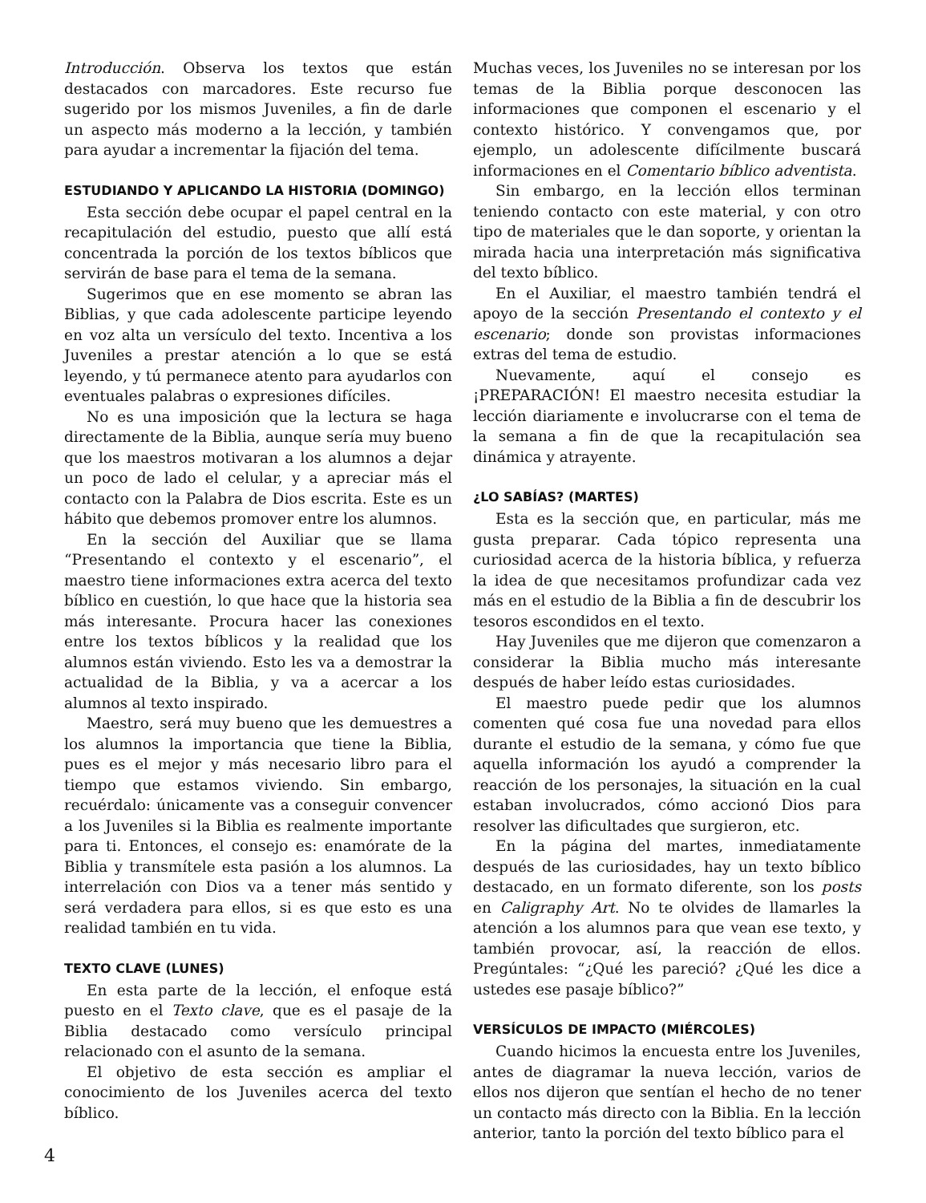Introducción. Observa los textos que están destacados con marcadores. Este recurso fue sugerido por los mismos Juveniles, a fin de darle un aspecto más moderno a la lección, y también para ayudar a incrementar la fijación del tema.
ESTUDIANDO Y APLICANDO LA HISTORIA (DOMINGO)
Esta sección debe ocupar el papel central en la recapitulación del estudio, puesto que allí está concentrada la porción de los textos bíblicos que servirán de base para el tema de la semana.
Sugerimos que en ese momento se abran las Biblias, y que cada adolescente participe leyendo en voz alta un versículo del texto. Incentiva a los Juveniles a prestar atención a lo que se está leyendo, y tú permanece atento para ayudarlos con eventuales palabras o expresiones difíciles.
No es una imposición que la lectura se haga directamente de la Biblia, aunque sería muy bueno que los maestros motivaran a los alumnos a dejar un poco de lado el celular, y a apreciar más el contacto con la Palabra de Dios escrita. Este es un hábito que debemos promover entre los alumnos.
En la sección del Auxiliar que se llama “Presentando el contexto y el escenario”, el maestro tiene informaciones extra acerca del texto bíblico en cuestión, lo que hace que la historia sea más interesante. Procura hacer las conexiones entre los textos bíblicos y la realidad que los alumnos están viviendo. Esto les va a demostrar la actualidad de la Biblia, y va a acercar a los alumnos al texto inspirado.
Maestro, será muy bueno que les demuestres a los alumnos la importancia que tiene la Biblia, pues es el mejor y más necesario libro para el tiempo que estamos viviendo. Sin embargo, recuérdalo: únicamente vas a conseguir convencer a los Juveniles si la Biblia es realmente importante para ti. Entonces, el consejo es: enamórate de la Biblia y transmítele esta pasión a los alumnos. La interrelación con Dios va a tener más sentido y será verdadera para ellos, si es que esto es una realidad también en tu vida.
TEXTO CLAVE (LUNES)
En esta parte de la lección, el enfoque está puesto en el Texto clave, que es el pasaje de la Biblia destacado como versículo principal relacionado con el asunto de la semana.
El objetivo de esta sección es ampliar el conocimiento de los Juveniles acerca del texto bíblico.
Muchas veces, los Juveniles no se interesan por los temas de la Biblia porque desconocen las informaciones que componen el escenario y el contexto histórico. Y convengamos que, por ejemplo, un adolescente difícilmente buscará informaciones en el Comentario bíblico adventista.
Sin embargo, en la lección ellos terminan teniendo contacto con este material, y con otro tipo de materiales que le dan soporte, y orientan la mirada hacia una interpretación más significativa del texto bíblico.
En el Auxiliar, el maestro también tendrá el apoyo de la sección Presentando el contexto y el escenario; donde son provistas informaciones extras del tema de estudio.
Nuevamente, aquí el consejo es ¡PREPARACIÓN! El maestro necesita estudiar la lección diariamente e involucrarse con el tema de la semana a fin de que la recapitulación sea dinámica y atrayente.
¿LO SABÍAS? (MARTES)
Esta es la sección que, en particular, más me gusta preparar. Cada tópico representa una curiosidad acerca de la historia bíblica, y refuerza la idea de que necesitamos profundizar cada vez más en el estudio de la Biblia a fin de descubrir los tesoros escondidos en el texto.
Hay Juveniles que me dijeron que comenzaron a considerar la Biblia mucho más interesante después de haber leído estas curiosidades.
El maestro puede pedir que los alumnos comenten qué cosa fue una novedad para ellos durante el estudio de la semana, y cómo fue que aquella información los ayudó a comprender la reacción de los personajes, la situación en la cual estaban involucrados, cómo accionó Dios para resolver las dificultades que surgieron, etc.
En la página del martes, inmediatamente después de las curiosidades, hay un texto bíblico destacado, en un formato diferente, son los posts en Caligraphy Art. No te olvides de llamarles la atención a los alumnos para que vean ese texto, y también provocar, así, la reacción de ellos. Pregúntales: “¿Qué les pareció? ¿Qué les dice a ustedes ese pasaje bíblico?”
VERSÍCULOS DE IMPACTO (MIÉRCOLES)
Cuando hicimos la encuesta entre los Juveniles, antes de diagramar la nueva lección, varios de ellos nos dijeron que sentían el hecho de no tener un contacto más directo con la Biblia. En la lección anterior, tanto la porción del texto bíblico para el
4